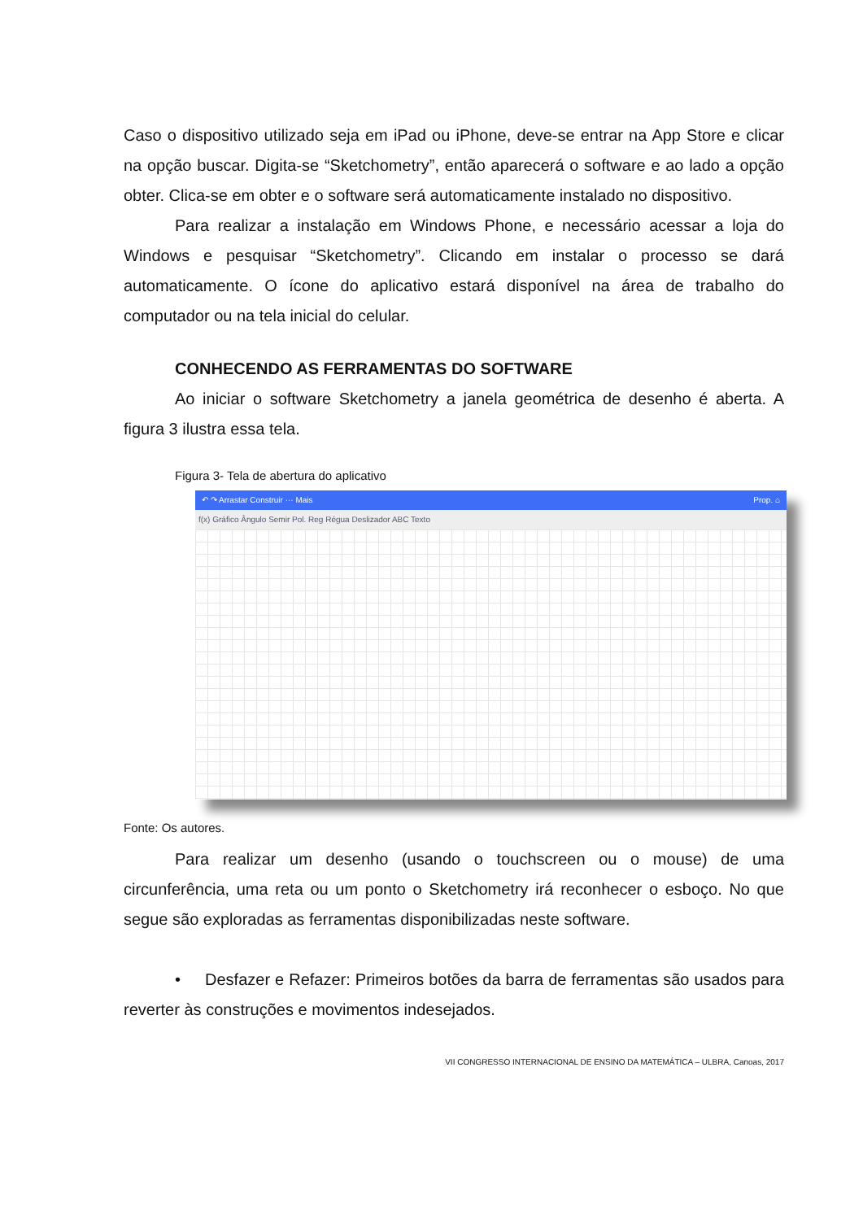Caso o dispositivo utilizado seja em iPad ou iPhone, deve-se entrar na App Store e clicar na opção buscar. Digita-se “Sketchometry”, então aparecerá o software e ao lado a opção obter. Clica-se em obter e o software será automaticamente instalado no dispositivo.
Para realizar a instalação em Windows Phone, e necessário acessar a loja do Windows e pesquisar “Sketchometry”. Clicando em instalar o processo se dará automaticamente. O ícone do aplicativo estará disponível na área de trabalho do computador ou na tela inicial do celular.
CONHECENDO AS FERRAMENTAS DO SOFTWARE
Ao iniciar o software Sketchometry a janela geométrica de desenho é aberta. A figura 3 ilustra essa tela.
Figura 3- Tela de abertura do aplicativo
↶ ↷ Arrastar Construir ··· Mais Prop. ⌂
f(x) Gráfico Ângulo Semir Pol. Reg Régua Deslizador ABC Texto
Fonte: Os autores.
Para realizar um desenho (usando o touchscreen ou o mouse) de uma circunferência, uma reta ou um ponto o Sketchometry irá reconhecer o esboço. No que segue são exploradas as ferramentas disponibilizadas neste software.
• Desfazer e Refazer: Primeiros botões da barra de ferramentas são usados para reverter às construções e movimentos indesejados.
VII CONGRESSO INTERNACIONAL DE ENSINO DA MATEMÁTICA – ULBRA, Canoas, 2017